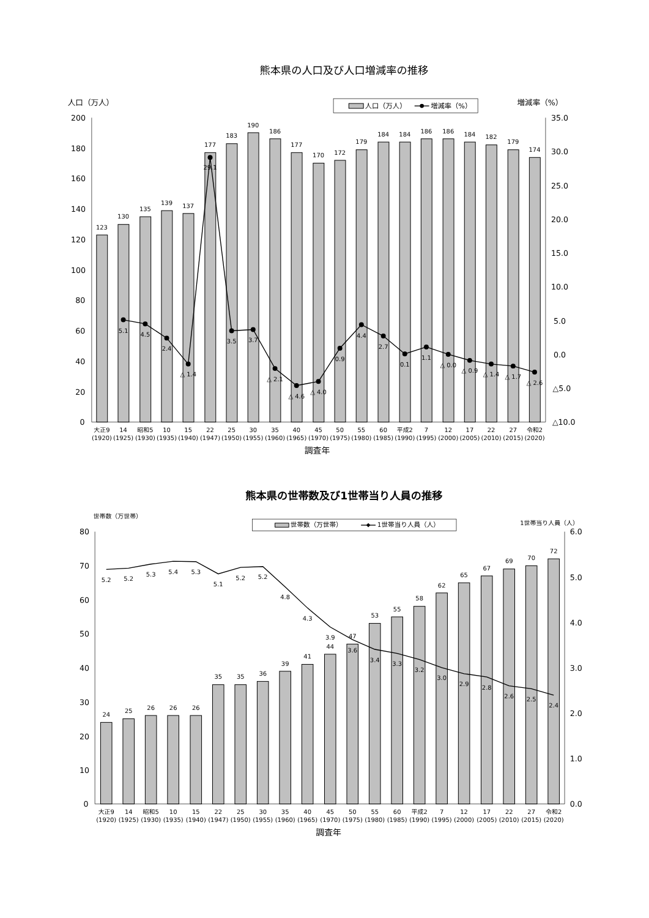熊本県の人口及び人口増減率の推移
人口（万人）
人口（万人）
増減率（%）
増減率（%）
200
180
160
140
120
100
80
60
40
20
0
35.0
30.0
25.0
20.0
15.0
10.0
5.0
0.0
△5.0
△10.0
123
130
135
139
137
177
183
190
186
177
170
172
179
184
184
186
186
184
182
179
174
5.1
4.5
2.4
△ 1.4
29.1
3.5
3.7
△ 2.1
△ 4.6
△ 4.0
0.9
4.4
2.7
0.1
1.1
△ 0.0
△ 0.9
△ 1.4
△ 1.7
△ 2.6
大正9
14
昭和5
10
15
22
25
30
35
40
45
50
55
60
平成2
7
12
17
22
27
令和2
(1920)
(1925)
(1930)
(1935)
(1940)
(1947)
(1950)
(1955)
(1960)
(1965)
(1970)
(1975)
(1980)
(1985)
(1990)
(1995)
(2000)
(2005)
(2010)
(2015)
(2020)
調査年
熊本県の世帯数及び1世帯当り人員の推移
世帯数（万世帯）
世帯数（万世帯）
1世帯当り人員（人）
1世帯当り人員（人）
80
70
60
50
40
30
20
10
0
6.0
5.0
4.0
3.0
2.0
1.0
0.0
24
25
26
26
26
35
35
36
39
41
44
47
53
55
58
62
65
67
69
70
72
5.2
5.2
5.3
5.4
5.3
5.1
5.2
5.2
4.8
4.3
3.9
3.6
3.4
3.3
3.2
3.0
2.9
2.8
2.6
2.5
2.4
大正9
14
昭和5
10
15
22
25
30
35
40
45
50
55
60
平成2
7
12
17
22
27
令和2
(1920)
(1925)
(1930)
(1935)
(1940)
(1947)
(1950)
(1955)
(1960)
(1965)
(1970)
(1975)
(1980)
(1985)
(1990)
(1995)
(2000)
(2005)
(2010)
(2015)
(2020)
調査年